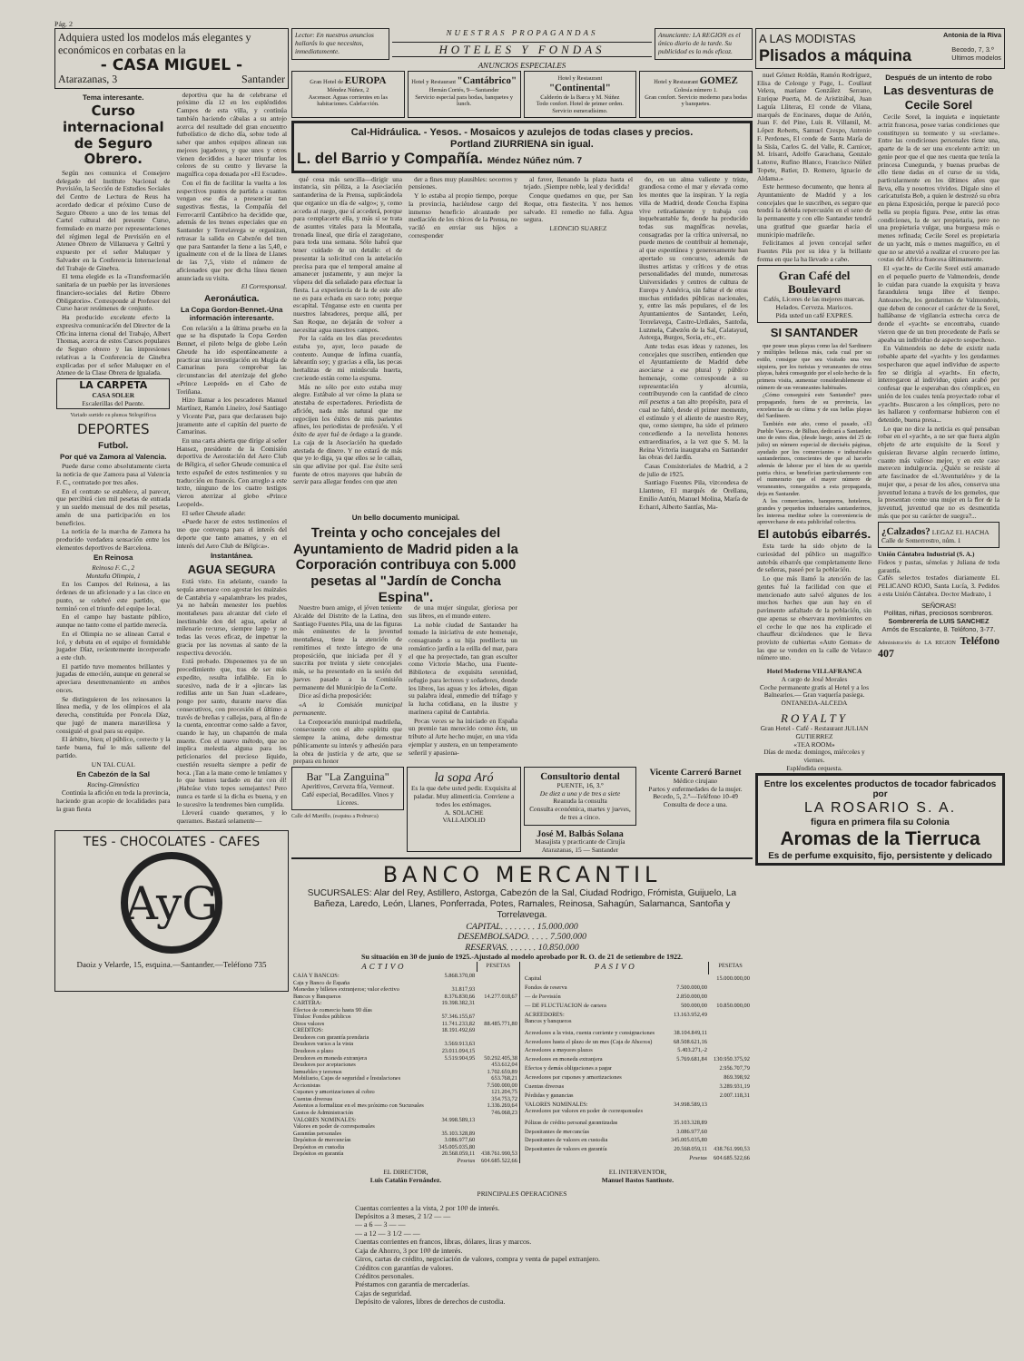Pág. 2
Adquiera usted los modelos más elegantes y económicos en corbatas en la
- CASA MIGUEL -
Atarazanas, 3 Santander
Tema interesante.
Curso internacional de Seguro Obrero.
Según nos comunica el Consejero delegado del Instituto Nacional de Previsión, la Sección de Estudios Sociales del Centro de Lectura de Reus ha acordado dedicar el próximo Curso de Seguro Obrero a uno de los temas del Cartel cultural del presente Curso, formulado en marzo por representaciones del régimen legal de Previsión en el Ateneo Obrero de Villanueva y Geltrú y expuesto por el señor Maluquer y Salvador en la Conferencia Internacional del Trabajo de Ginebra.
El tema elegido es la «Transformación sanitaria de un pueblo por las inversiones financiero-sociales del Retiro Obrero Obligatorio». Corresponde al Profesor del Curso hacer resúmenes de conjunto.
Ha producido excelente efecto la expresiva comunicación del Director de la Oficina interna cional del Trabajo, Albert Thomas, acerca de estos Cursos populares de Seguro obrero y las impresiones relativas a la Conferencia de Ginebra explicadas por el señor Maluquer en el Ateneo de la Clase Obrera de Igualada.
LA CARPETA
CASA SOLER
Escalerillas del Puente.
Variado surtido en plumas Stilográficas
DEPORTES
Futbol.
Por qué va Zamora al Valencia.
Puede darse como absolutamente cierta la noticia de que Zamora pasa al Valencia F. C., contratado por tres años.
En el contrato se establece, al parecer, que percibirá cien mil pesetas de entrada y un sueldo mensual de dos mil pesetas, amén de una participación en los beneficios.
La noticia de la marcha de Zamora ha producido verdadera sensación entre los elementos deportivos de Barcelona.
En Reinosa
Reinosa F. C., 2
Montaña Olimpia, 1
En los Campos del Reinosa, a las órdenes de un aficionado y a las cinco en punto, se celebró este partido, que terminó con el triunfo del equipo local.
En el campo hay bastante público, aunque no tanto como el partido merecía.
En el Olimpia no se alinean Carral e Icó, y debuta en el equipo el formidable jugador Díaz, recientemente incorporado a este club.
El partido tuvo momentos brillantes y jugadas de emoción, aunque en general se apreciara desentrenamiento en ambos onces.
Se distinguieron de los reinosanos la línea media, y de los olímpicos el ala derecha, constituída por Poncela Díaz, que jugó de manera maravillosa y consiguió el goal para su equipo.
El árbitro, bien; el público, correcto y la tarde buena, fué lo más saliente del partido.
UN TAL CUAL
En Cabezón de la Sal
Racing-Gimnástica
Continúa la afición en toda la provincia, haciendo gran acopio de localidades para la gran fiesta
deportiva que ha de celebrarse el próximo día 12 en los espléndidos Campos de esta villa, y continúa también haciendo cábalas a su antojo acerca del resultado del gran encuentro futbolístico de dicho día, sobre todo al saber que ambos equipos alinean sus mejores jugadores, y que unos y otros vienen decididos a hacer triunfar los colores de su centro y llevarse la magnífica copa donada por «El Escudo».
Con el fin de facilitar la vuelta a los respectivos puntos de partida a cuantos vengan ese día a presenciar tan sugestivas fiestas, la Compañía del Ferrocarril Cantábrico ha decidido que, además de los trenes especiales que en Santander y Torrelavega se organizan, retrasar la salida en Cabezón del tren que para Santander la tiene a las 5,40, e igualmente con el de la línea de Llanes de las 7,5, visto el número de aficionados que por dicha línea tienen anunciada su visita.
El Corresponsal.
Aeronáutica.
La Copa Gordon-Bennet.-Una información interesante.
Con relación a la última prueba en la que se ha disputado la Copa Gordon Bennet, el piloto belga de globo León Gheude ha ido espontáneamente a practicar una investigación en Mugía de Camarinas para comprobar las circunstancias del aterrizaje del globo «Prince Leopold» en el Cabo de Toriñana.
Hizo llamar a los pescadores Manuel Martínez, Ramón Lineiro, José Santiago y Vicente Paz, para que declarasen bajo juramento ante el capitán del puerto de Camarinas.
En una carta abierta que dirige al señor Hansez, presidente de la Comisión deportiva de Aerostación del Aero Club de Bélgica, el señor Gheude comunica el texto español de estos testimonios y su traducción en francés. Con arreglo a este texto, ninguno de los cuatro testigos vieron aterrizar al globo «Prince Leopold».
El señor Gheude añade:
«Puede hacer de estos testimonios el uso que convenga para el interés del deporte que tanto amamos, y en el interés del Aero Club de Bélgica».
Instantánea.
AGUA SEGURA
Está visto. En adelante, cuando la sequía amenace con agostar los maizales de Cantabria y «apalambrar» los prados, ya no habrán menester los pueblos montañeses para alcanzar del cielo el inestimable don del agua, apelar al milenario recurso, siempre largo y no todas las veces eficaz, de impetrar la gracia por las novenas al santo de la respectiva devoción.
Está probado. Disponemos ya de un procedimiento que, tras de ser más expedito, resulta infalible. En lo sucesivo, nada de ir a «jincar» las rodillas ante un San Juan «Ladeao», pongo por santo, durante nueve días consecutivos, con procesión el último a través de breñas y callejas, para, al fin de la cuenta, encontrar como saldo a favor, cuando le hay, un chaparrón de mala muerte. Con el nuevo método, que no implica molestia alguna para los peticionarios del precioso líquido, cuestión resuelta siempre a pedir de boca. ¡Tan a la mano como le teníamos y lo que hemos tardado en dar con él! ¡Habráse visto topos semejantes! Pero nunca es tarde si la dicha es buena, y en lo sucesivo la tendremos bien cumplida.
Lloverá cuando queramos, y lo queramos. Bastará solamente—
TES - CHOCOLATES - CAFES
AyG
Daoiz y Velarde, 15, esquina.—Santander.—Teléfono 735
Lector: En nuestros anuncios hallarás lo que necesitas, inmediatamente.
NUESTRAS PROPAGANDAS
HOTELES Y FONDAS
ANUNCIOS ESPECIALES
Anunciante: LA REGION es el único diario de la tarde. Su publicidad es la más eficaz.
Gran Hotel de EUROPA
Méndez Núñez, 2
Ascensor. Aguas corrientes en las habitaciones. Calefacción.
Hotel y Restaurant "Cantábrico"
Hernán Cortés, 9—Santander
Servicio especial para bodas, banquetes y lunch.
Hotel y Restaurant "Continental"
Calderón de la Barca y M. Núñez
Todo confort. Hotel de primer orden. Servicio esmeradísimo.
Hotel y Restaurant GOMEZ
Colosía número 1.
Gran confort. Servicio moderno para bodas y banquetes.
Cal-Hidráulica. - Yesos. - Mosaicos y azulejos de todas clases y precios.
Portland ZIURRIENA sin igual.
L. del Barrio y Compañía. Méndez Núñez núm. 7
qué cosa más sencilla—dirigir una instancia, sin póliza, a la Asociación santanderina de la Prensa, suplicándola que organice un día de «algo»; y, como acceda al ruego, que sí accederá, porque para complacerte ella, y más si se trata de asuntos vitales para la Montaña, tronada lineal, que diría el zaragozano, para toda una semana. Sólo habrá que tener cuidado de un detalle: el de presentar la solicitud con la antelación precisa para que el temporal amaine al amanecer justamente, y aun mejor la víspera del día señalado para efectuar la fiesta. La experiencia de la de este año no es para echada en saco roto; porque escapital. Ténganse esto en cuenta por nuestros labradores, porque allá, por San Roque, no dejarán de volver a necesitar agua nuestros campos.
Por la caída en los días precedentes estaba yo, ayer, loco pasado de contento. Aunque de ínfima cuantía, labrantín soy; y gracias a ella, las pocas hortalizas de mi minúscula huerta, creciendo están como la espuma.
Más no sólo por esto estaba muy alegre. Estábalo al ver cómo la plaza se atestaba de espectadores. Periodista de afición, nada más natural que me regocijen los éxitos de mis parientes afines, los periodistas de profesión. Y el éxito de ayer fué de órdago a la grande. La caja de la Asociación ha quedado atestada de dinero. Y no estará de más que yo lo diga, ya que ellos se lo callan, sin que adivine por qué. Ese éxito será fuente de otros mayores que habrán de servir para allegar fondos con que aten
der a fines muy plausibles: socorros y pensiones.
Y lo estaba al propio tiempo, porque la provincia, haciéndose cargo del inmenso beneficio alcanzado por mediación de los chicos de la Prensa, no vaciló en enviar sus hijos a corresponder
al favor, llenando la plaza hasta el tejado. ¡Siempre noble, leal y decidida!
Conque quedamos en que, por San Roque, otra fiestecita. Y nos hemos salvado. El remedio no falla. Agua segura.
LEONCIO SUAREZ
do, en un alma valiente y triste, grandiosa como el mar y elevada como los montes que la inspiran. Y la regia villa de Madrid, donde Concha Espina vive retiradamente y trabaja con inquebrantable fe, donde ha producido todas sus magníficas novelas, consagradas por la crítica universal, no puede menos de contribuir al homenaje, al que espontánea y generosamente han aportado su concurso, además de ilustres artistas y críticos y de otras personalidades del mundo, numerosas Universidades y centros de cultura de Europa y América, sin faltar el de otras muchas entidades públicas nacionales, y, entre las más populares, el de los Ayuntamientos de Santander, León, Torrelavega, Castro-Urdiales, Santoña, Luzmela, Cabezón de la Sal, Calatayud, Astorga, Burgos, Soria, etc., etc.
Ante todas esas ideas y razones, los concejales que suscriben, entienden que el Ayuntamiento de Madrid debe asociarse a ese plural y público homenaje, como corresponde a su representación y alcurnia, contribuyendo con la cantidad de cinco mil pesetas a tan alto propósito, para el cual no faltó, desde el primer momento, el estímulo y el aliento de nuestro Rey, que, como siempre, ha sido el primero concediendo a la novelista honores extraordinarios, a la vez que S. M. la Reina Victoria inauguraba en Santander las obras del Jardín.
Casas Consistoriales de Madrid, a 2 de julio de 1925.
Santiago Fuentes Pila, vizcondesa de Llanteno, El marqués de Orellana, Emilio Antón, Manuel Molina, María de Echarri, Alberto Santías, Ma-
Un bello documento municipal.
Treinta y ocho concejales del Ayuntamiento de Madrid piden a la Corporación contribuya con 5.000 pesetas al "Jardín de Concha Espina".
Nuestro buen amigo, el jóven teniente Alcalde del Distrito de la Latina, don Santiago Fuentes Pila, una de las figuras más eminentes de la juventud montañesa, tiene la atención de remitirnos el texto íntegro de una proposición, que iniciada por él y suscrita por treinta y siete concejales más, se ha presentado en la sesión del jueves pasado a la Comisión permanente del Municipio de la Corte.
Dice así dicha proposición:
«A la Comisión municipal permanente.
La Corporación municipal madrileña, consecuente con el alto espíritu que siempre la anima, debe demostrar públicamente su interés y adhesión para la obra de justicia y de arte, que se prepara en honor
de una mujer singular, gloriosa por sus libros, en el mundo entero.
La noble ciudad de Santander ha tomado la iniciativa de este homenaje, consagrando a su hija predilecta un romántico jardín a la orilla del mar, para el que ha proyectado, tan gran escultor como Victorio Macho, una Fuente-Biblioteca de exquisita serenidad, refugio para lectores y soñadores, donde los libros, las aguas y los árboles, digan su palabra ideal, enmedio del tráfago y la lucha cotidiana, en la ilustre y marinera capital de Cantabria.
Pocas veces se ha iniciado en España un premio tan merecido como éste, un tributo al Arte hecho mujer, en una vida ejemplar y austera, en un temperamento señoril y apasiona-
Bar "La Zanguina"
Aperitivos, Cerveza fría, Vermout. Café especial, Bocadillos. Vinos y Licores.
Calle del Martillo, (esquina a Pedrueca)
la sopa Aró
Es la que debe usted pedir. Exquisita al paladar. Muy alimenticia. Conviene a todos los estómagos.
A. SOLACHE
VALLADOLID
Consultorio dental
PUENTE, 16, 3.º
De diez a una y de tres a siete
Reanuda la consulta
Consulta económica, martes y jueves, de tres a cinco.
José M. Balbás Solana
Masajista y practicante de Cirujía
Atarazanas, 15 — Santander
Vicente Carreró Barnet
Médico cirujano
Partos y enfermedades de la mujer. Becedo, 5, 2.º—Teléfono 10-49
Consulta de doce a una.
BANCO MERCANTIL
SUCURSALES: Alar del Rey, Astillero, Astorga, Cabezón de la Sal, Ciudad Rodrigo, Frómista, Guijuelo, La Bañeza, Laredo, León, Llanes, Ponferrada, Potes, Ramales, Reinosa, Sahagún, Salamanca, Santoña y Torrelavega.
CAPITAL. . . . . . . . 15.000.000
DESEMBOLSADO. . . . . 7.500.000
RESERVAS. . . . . . . 10.850.000
Su situación en 30 de junio de 1925.-Ajustado al modelo aprobado por R. O. de 21 de setiembre de 1922.
| ACTIVO | | PESETAS |
| CAJA Y BANCOS: Caja y Banco de España | 5.868.370,08 | |
| Monedas y billetes extranjeros; valor efectivo | 31.817,93 | |
| Bancos y Banqueros | 8.376.830,66 | 14.277.018,67 |
| CARTERA: Efectos de comercio hasta 90 días | 19.398.382,31 | |
| Títulos: Fondos públicos | 57.346.155,67 | |
| Otros valores | 11.741.233,82 | 88.485.771,80 |
| CREDITOS: Deudores con garantía prendaria | 18.191.492,69 | |
| Deudores varios a la vista | 3.569.913,63 | |
| Deudores a plazo | 23.011.094,15 | |
| Deudores en moneda extranjera | 5.519.904,95 | 50.292.405,38 |
| Deudores por aceptaciones | | 453.612,04 |
| Inmuebles y terrenos | | 1.702.659,89 |
| Mobiliario, Cajas de seguridad e Instalaciones | | 653.768,21 |
| Accionistas | | 7.500.000,00 |
| Cupones y amortizaciones al cobro | | 121.204,75 |
| Cuentas diversas | | 354.753,72 |
| Asientos a formalizar en el mes próximo con Sucursales | | 1.336.269,64 |
| Gastos de Administración | | 746.068,23 |
| VALORES NOMINALES: Valores en poder de corresponsales | 34.998.589,13 | |
| Garantías personales | 35.103.328,89 | |
| Depósitos de mercancías | 3.086.977,60 | |
| Depósitos en custodia | 345.005.035,80 | |
| Depósitos en garantía | 20.568.059,11 | 438.761.990,53 |
| Pesetas | | 604.685.522,66 |
| PASIVO | | PESETAS |
| Capital | | 15.000.000,00 |
| Fondos de reserva | 7.500.000,00 | |
| — de Previsión | 2.850.000,00 | |
| — DE FLUCTUACION de cartera | 500.000,00 | 10.850.000,00 |
| ACREEDORES: Bancos y banqueros | 13.163.952,49 | |
| Acreedores a la vista, cuenta corriente y consignaciones | 38.104.849,11 | |
| Acreedores hasta el plazo de un mes (Caja de Ahorros) | 68.508.621,16 | |
| Acreedores a mayores plazos | 5.403.271,-2 | |
| Acreedores en moneda extranjera | 5.769.681,84 | 130.950.375,92 |
| Efectos y demás obligaciones a pagar | | 2.956.707,79 |
| Acreedores por cupones y amortizaciones | | 869.398,92 |
| Cuentas diversas | | 3.289.931,19 |
| Pérdidas y ganancias | | 2.007.118,31 |
| VALORES NOMINALES: Acreedores por valores en poder de corresponsales | 34.998.589,13 | |
| Pólizas de crédito personal garantizadas | 35.103.328,89 | |
| Depositantes de mercancías | 3.086.977,60 | |
| Depositantes de valores en custodia | 345.005.035,80 | |
| Depositantes de valores en garantía | 20.568.059,11 | 438.761.990,53 |
| Pesetas | | 604.685.522,66 |
EL DIRECTOR,
Luis Catalán Fernández.
EL INTERVENTOR,
Manuel Bastos Santiuste.
PRINCIPALES OPERACIONES
Cuentas corrientes a la vista, 2 por 100 de interés.
Depósitos a 3 meses, 2 1/2 — —
— a 6 — 3 — —
— a 12 — 3 1/2 — —
Cuentas corrientes en francos, libras, dólares, liras y marcos.
Caja de Ahorro, 3 por 100 de interés.
Giros, cartas de crédito, negociación de valores, compra y venta de papel extranjero.
Créditos con garantías de valores.
Créditos personales.
Préstamos con garantía de mercaderías.
Cajas de seguridad.
Depósito de valores, libres de derechos de custodia.
A LAS MODISTAS Antonia de la Riva
Plisados a máquina Becedo, 7, 3.º
Ultimos modelos
nuel Gómez Roldán, Ramón Rodríguez, Elisa de Colonge y Page, L. Coullaut Velera, mariano González Serrano, Enrique Puerta, M. de Aristizábal, Juan Laguía Lliteras, El conde de Vilana, marqués de Encinares, duque de Arión, Juan F. del Pino, Luis R. Villamil, M. López Roberts, Samuel Crespo, Antonio F. Perdones, El conde de Santa María de la Sisla, Carlos G. del Valle, R. Carnicer, M. Irisarri, Adolfo Garachana, Gonzalo Latorre, Rufino Blanco, Francisco Núñez Topete, Batier, D. Romero, Ignacio de Aldama.»
Este hermoso documento, que honra al Ayuntamiento de Madrid y a los concejales que lo suscriben, es seguro que tendrá la debida repercusión en el seno de la permanente y con ello Santander tendrá una gratitud que guardar hacia el municipio madrileño.
Felicitamos al joven concejal señor Fuentes Pila por su idea y la brillante forma en que la ha llevado a cabo.
Gran Café del Boulevard
Cafés, Licores de las mejores marcas. Helados. Cerveza. Mariscos.
Pida usted un café EXPRES.
SI SANTANDER
que posee unas playas como las del Sardinero y múltiples bellezas más, cada cual por su estilo, consigue que sea visitado una vez siquiera, por los turistas y veraneantes de otras playas, habrá conseguido por el solo hecho de la primera visita, aumentar considerablemente el número de sus veraneantes habituales.
¿Cómo conseguirá esto Santander? pues propagando, fuera de su provincia, las excelencias de su clima y de sus bellas playas del Sardinero.
También este año, como el pasado, «El Pueblo Vasco», de Bilbao, dedicará a Santander, uno de estos días, (desde luego, antes del 25 de julio) un número especial de dieciséis páginas, ayudado por los comerciantes e industriales santanderinos, conscientes de que al hacerlo además de laborar por el bien de su querida patria chica, se benefician particularmente con el numerario que el mayor número de veraneantes, conseguidos a esta propaganda, deja en Santander.
A los comerciantes, banqueros, hoteleros, grandes y pequeños industriales santanderinos, les interesa meditar sobre la conveniencia de aprovecharse de esta publicidad colectiva.
El autobús eibarrés.
Esta tarde ha sido objeto de la curiosidad del público un magnífico autobús eibarrés que completamente lleno de señoras, paseó por la población.
Lo que más llamó la atención de las gentes fué la facilidad con que el mencionado auto salvó algunos de los muchos baches que aun hay en el pavimento asfaltado de la población, sin que apenas se observara movimientos en el coche lo que nos ha explicado el chauffeur diciéndonos que le lleva provisto de cubiertas «Auto Gomas» de las que se venden en la calle de Velasco número uno.
Hotel Moderno VILLAFRANCA
A cargo de José Morales
Coche permanente gratis al Hotel y a los Balnearios.— Gran vaquería pasiega.
ONTANEDA-ALCEDA
ROYALTY
Gran Hotel - Café - Restaurant JULIAN GUTIERREZ
«TEA ROOM»
Días de moda: domingos, miércoles y viernes.
Espléndida orquesta.
Después de un intento de robo
Las desventuras de Cecile Sorel
Cecile Sorel, la inquieta e inquietante actriz francesa, posee varias condiciones que constituyen su tormento y su «reclame». Entre las condiciones personales tiene una, aparte de la de ser una excelente actriz: un genio peor que el que nos cuenta que tenía la princesa Cunegunda, y buenas pruebas de ello tiene dadas en el curso de su vida, particularmente en los últimos años que lleva, ella y nosotros vividos. Digalo sino el caricaturista Bob, a quien le destrozó su obra en plena Exposición, porque le pareció poco bella su propia figura. Pese, entre las otras condiciones, la de ser propietaria, pero no una propietaria vulgar, una burguesa más o menos refinada; Cecile Sorel es propietaria de un yacht, más o menos magnífico, en el que no se atrevió a realizar el crucero por las costas del Africa francesa últimamente.
El «yacht» de Cecile Sorel está amarrado en el pequeño puerto de Valmondois, donde lo cuidan para cuando la exquisita y brava farandulera tenga libre el tiempo. Anteanoche, los gendarmes de Valmondois, que deben de conocer el carácter de la Sorel, hallábanse de vigilancia estrecha cerca de donde el «yacht» se encontraba, cuando vieron que de un tren procedente de París se apeaba un individuo de aspecto sospechoso.
En Valmondois no debe de existir nada robable aparte del «yacht» y los gendarmes sospecharon que aquel individuo de aspecto feo se dirigía al «yacht». En efecto, interrogaron al individuo, quien acabó por confesar que le esperaban dos cómplices, en unión de los cuales tenía proyectado robar el «yacht». Buscaron a los cómplices, pero no les hallaron y conformarse hubieron con el detenido, buena presa...
Lo que no dice la noticia es qué pensaban robar en el «yacht», a no ser que fuera algún objeto de arte exquisito de la Sorel y quisieran llevarse algún recuerdo íntimo, cuanto más valioso mejor, y en este caso merecen indulgencia. ¿Quién se resiste al arte fascinador de «L'Aventuriére» y de la mujer que, a pesar de los años, conserva una juventud lozana a través de los gemelos, que la presentan como una mujer en la flor de la juventud, juventud que no es desmentida más que por su carácter de suegra?...
¿Calzados? LEGAZ EL HACHA
Calle de Somorrostro, núm. 1
Unión Cántabra Industrial (S. A.)
Fideos y pastas, sémolas y Juliana de toda garantía.
Cafés selectos tostados diariamente EL PELICANO ROJO, Santa Lucía, 3. Pedidos a esta Unión Cántabra. Doctor Madrazo, 1
SEÑORAS!
Pollitas, niñas, preciosos sombreros.
Sombrerería de LUIS SANCHEZ
Amós de Escalante, 8. Teléfono, 3-77.
Administración de LA REGION Teléfono 407
Entre los excelentes productos de tocador fabricados por
LA ROSARIO S. A.
figura en primera fila su Colonia
Aromas de la Tierruca
Es de perfume exquisito, fijo, persistente y delicado